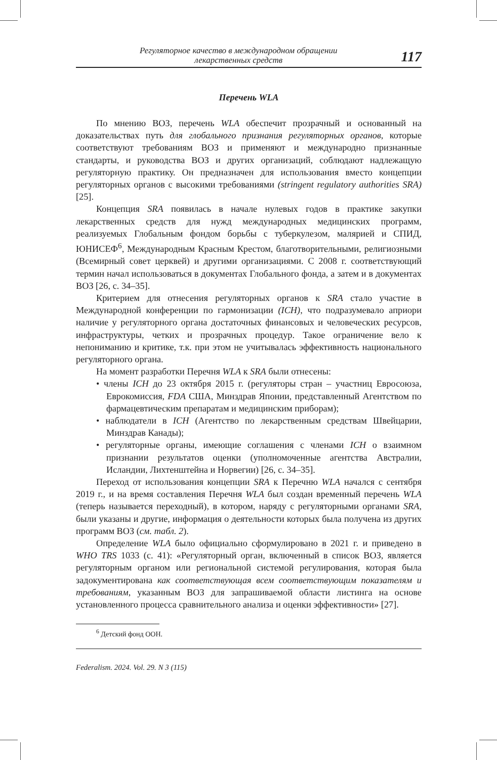Регуляторное качество в международном обращении
лекарственных средств
117
Перечень WLA
По мнению ВОЗ, перечень WLA обеспечит прозрачный и основанный на доказательствах путь для глобального признания регуляторных органов, которые соответствуют требованиям ВОЗ и применяют и международно признанные стандарты, и руководства ВОЗ и других организаций, соблюдают надлежащую регуляторную практику. Он предназначен для использования вместо концепции регуляторных органов с высокими требованиями (stringent regulatory authorities SRA) [25].
Концепция SRA появилась в начале нулевых годов в практике закупки лекарственных средств для нужд международных медицинских программ, реализуемых Глобальным фондом борьбы с туберкулезом, малярией и СПИД, ЮНИСЕФ<sup>6</sup>, Международным Красным Крестом, благотворительными, религиозными (Всемирный совет церквей) и другими организациями. С 2008 г. соответствующий термин начал использоваться в документах Глобального фонда, а затем и в документах ВОЗ [26, с. 34–35].
Критерием для отнесения регуляторных органов к SRA стало участие в Международной конференции по гармонизации (ICH), что подразумевало априори наличие у регуляторного органа достаточных финансовых и человеческих ресурсов, инфраструктуры, четких и прозрачных процедур. Такое ограничение вело к непониманию и критике, т.к. при этом не учитывалась эффективность национального регуляторного органа.
На момент разработки Перечня WLA к SRA были отнесены:
• члены ICH до 23 октября 2015 г. (регуляторы стран – участниц Евросоюза, Еврокомиссия, FDA США, Минздрав Японии, представленный Агентством по фармацевтическим препаратам и медицинским приборам);
• наблюдатели в ICH (Агентство по лекарственным средствам Швейцарии, Минздрав Канады);
• регуляторные органы, имеющие соглашения с членами ICH о взаимном признании результатов оценки (уполномоченные агентства Австралии, Исландии, Лихтенштейна и Норвегии) [26, с. 34–35].
Переход от использования концепции SRA к Перечню WLA начался с сентября 2019 г., и на время составления Перечня WLA был создан временный перечень WLA (теперь называется переходный), в котором, наряду с регуляторными органами SRA, были указаны и другие, информация о деятельности которых была получена из других программ ВОЗ (см. табл. 2).
Определение WLA было официально сформулировано в 2021 г. и приведено в WHO TRS 1033 (с. 41): «Регуляторный орган, включенный в список ВОЗ, является регуляторным органом или региональной системой регулирования, которая была задокументирована как соответствующая всем соответствующим показателям и требованиям, указанным ВОЗ для запрашиваемой области листинга на основе установленного процесса сравнительного анализа и оценки эффективности» [27].
<sup>6</sup> Детский фонд ООН.
Federalism. 2024. Vol. 29. N 3 (115)